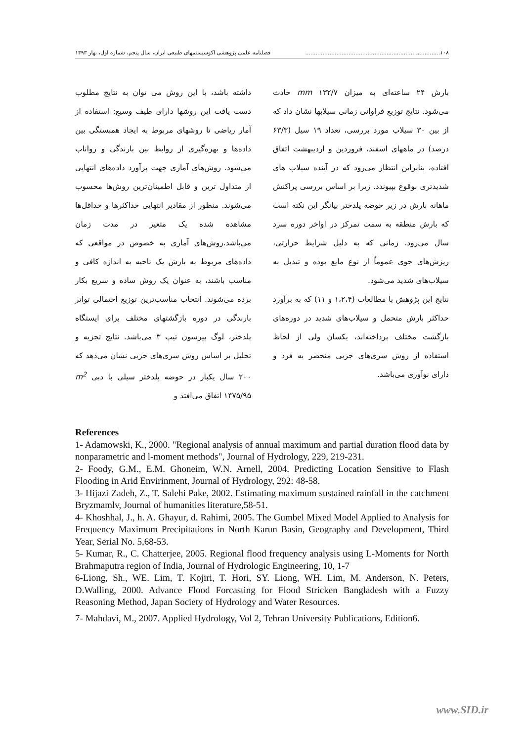۱۰۸.............................................................................. فصلنامه علمی پژوهشی اکوسیستمهای طبیعی ایران، سال پنجم، شماره اول، بهار ۱۳۹۳
داشته باشد، با این روش می توان به نتایج مطلوب دست یافت این روشها دارای طیف وسیع: استفاده از آمار ریاضی تا روشهای مربوط به ایجاد همبستگی بین داده‌ها و بهره‌گیری از روابط بین بارندگی و رواناب می‌شود. روش‌های آماری جهت برآورد داده‌های انتهایی از متداول ترین و قابل اطمینان‌ترین روش‌ها محسوب می‌شوند. منظور از مقادیر انتهایی حداکثرها و حداقل‌ها مشاهده شده یک متغیر در مدت زمان می‌باشد.روش‌های آماری به خصوص در مواقعی که داده‌های مربوط به بارش یک ناحیه به اندازه کافی و مناسب باشند، به عنوان یک روش ساده و سریع بکار برده می‌شوند. انتخاب مناسب‌ترین توزیع احتمالی تواتر بارندگی در دوره بازگشتهای مختلف برای ایستگاه پلدختر، لوگ پیرسون تیپ ۳ می‌باشد. نتایج تجزیه و تحلیل بر اساس روش سری‌های جزیی نشان می‌دهد که ۲۰۰ سال یکبار در حوضه پلدختر سیلی با دبی m<sup>2</sup> ۱۴۷۵/۹۵ اتفاق می‌افتد و
بارش ۲۴ ساعته‌ای به میزان mm ۱۳۲/۷ حادث می‌شود. نتایج توزیع فراوانی زمانی سیلابها نشان داد که از بین ۳۰ سیلاب مورد بررسی، تعداد ۱۹ سیل (۶۳/۳ درصد) در ماههای اسفند، فروردین و اردیبهشت اتفاق افتاده، بنابراین انتظار می‌رود که در آینده سیلاب های شدیدتری بوقوع بپیوندد. زیرا بر اساس بررسی پراکنش ماهانه بارش در زیر حوضه پلدختر بیانگر این نکته است که بارش منطقه به سمت تمرکز در اواخر دوره سرد سال می‌رود. زمانی که به دلیل شرایط حرارتی، ریزش‌های جوی عموماً از نوع مایع بوده و تبدیل به سیلاب‌های شدید می‌شود.
نتایج این پژوهش با مطالعات (۱،۲،۴ و ۱۱) که به برآورد حداکثر بارش متحمل و سیلاب‌های شدید در دوره‌های بازگشت مختلف پرداخته‌اند، یکسان ولی از لحاظ استفاده از روش سری‌های جزیی منحصر به فرد و دارای نوآوری می‌باشد.
References
1- Adamowski, K., 2000. "Regional analysis of annual maximum and partial duration flood data by nonparametric and l-moment methods", Journal of Hydrology, 229, 219-231.
2- Foody, G.M., E.M. Ghoneim, W.N. Arnell, 2004. Predicting Location Sensitive to Flash Flooding in Arid Envirinment, Journal of Hydrology, 292: 48-58.
3- Hijazi Zadeh, Z., T. Salehi Pake, 2002. Estimating maximum sustained rainfall in the catchment Bryzmamlv, Journal of humanities literature,58-51.
4- Khoshhal, J., h. A. Ghayur, d. Rahimi, 2005. The Gumbel Mixed Model Applied to Analysis for Frequency Maximum Precipitations in North Karun Basin, Geography and Development, Third Year, Serial No. 5,68-53.
5- Kumar, R., C. Chatterjee, 2005. Regional flood frequency analysis using L-Moments for North Brahmaputra region of India, Journal of Hydrologic Engineering, 10, 1-7
6-Liong, Sh., WE. Lim, T. Kojiri, T. Hori, SY. Liong, WH. Lim, M. Anderson, N. Peters, D.Walling, 2000. Advance Flood Forcasting for Flood Stricken Bangladesh with a Fuzzy Reasoning Method, Japan Society of Hydrology and Water Resources.
7- Mahdavi, M., 2007. Applied Hydrology, Vol 2, Tehran University Publications, Edition6.
www.SID.ir